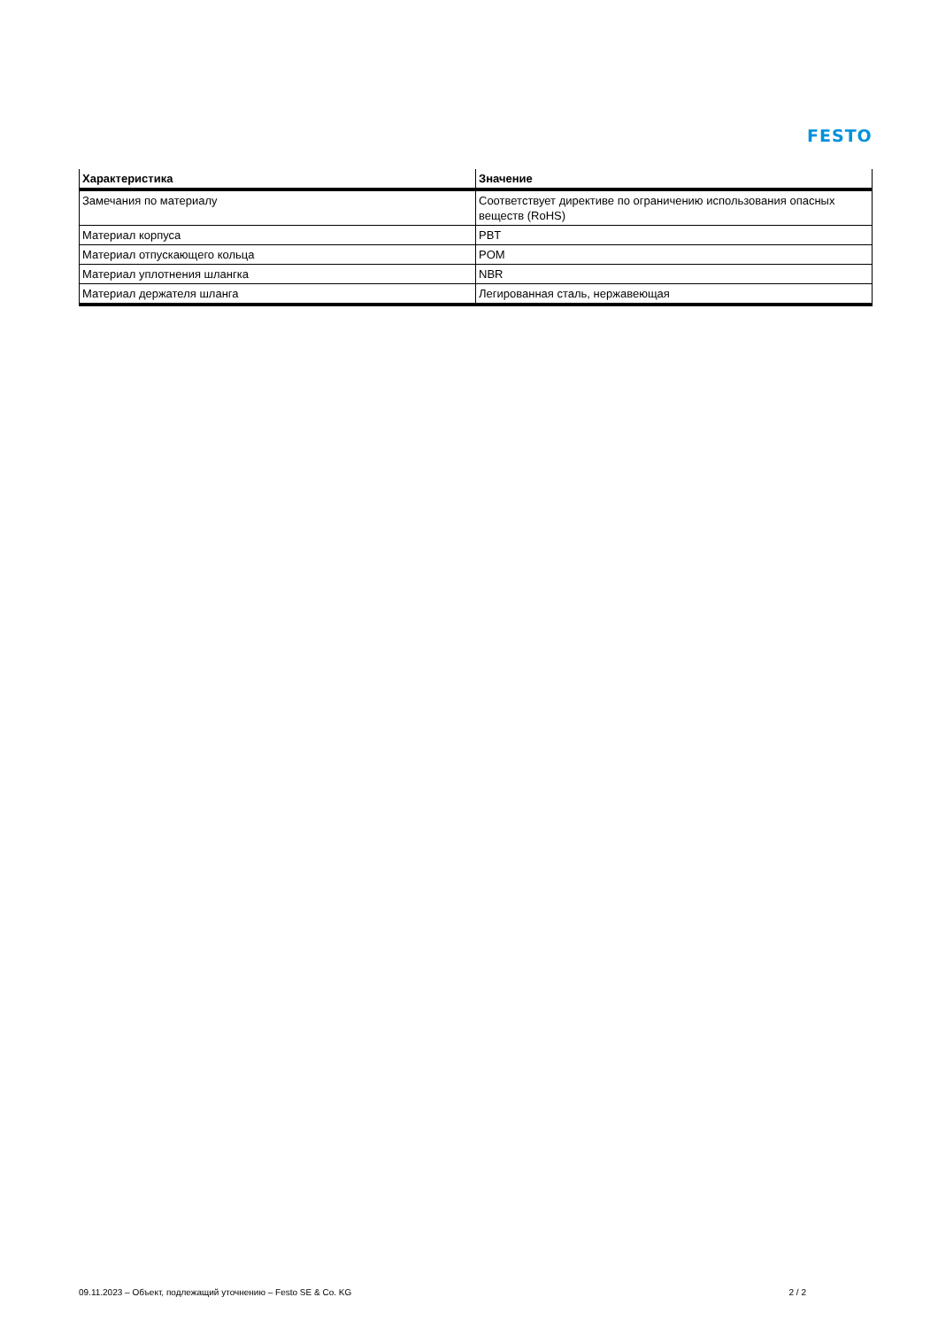FESTO
| Характеристика | Значение |
| --- | --- |
| Замечания по материалу | Соответствует директиве по ограничению использования опасных веществ (RoHS) |
| Материал корпуса | PBT |
| Материал отпускающего кольца | POM |
| Материал уплотнения шлангка | NBR |
| Материал держателя шланга | Легированная сталь, нержавеющая |
09.11.2023 – Объект, подлежащий уточнению – Festo SE & Co. KG 2 / 2